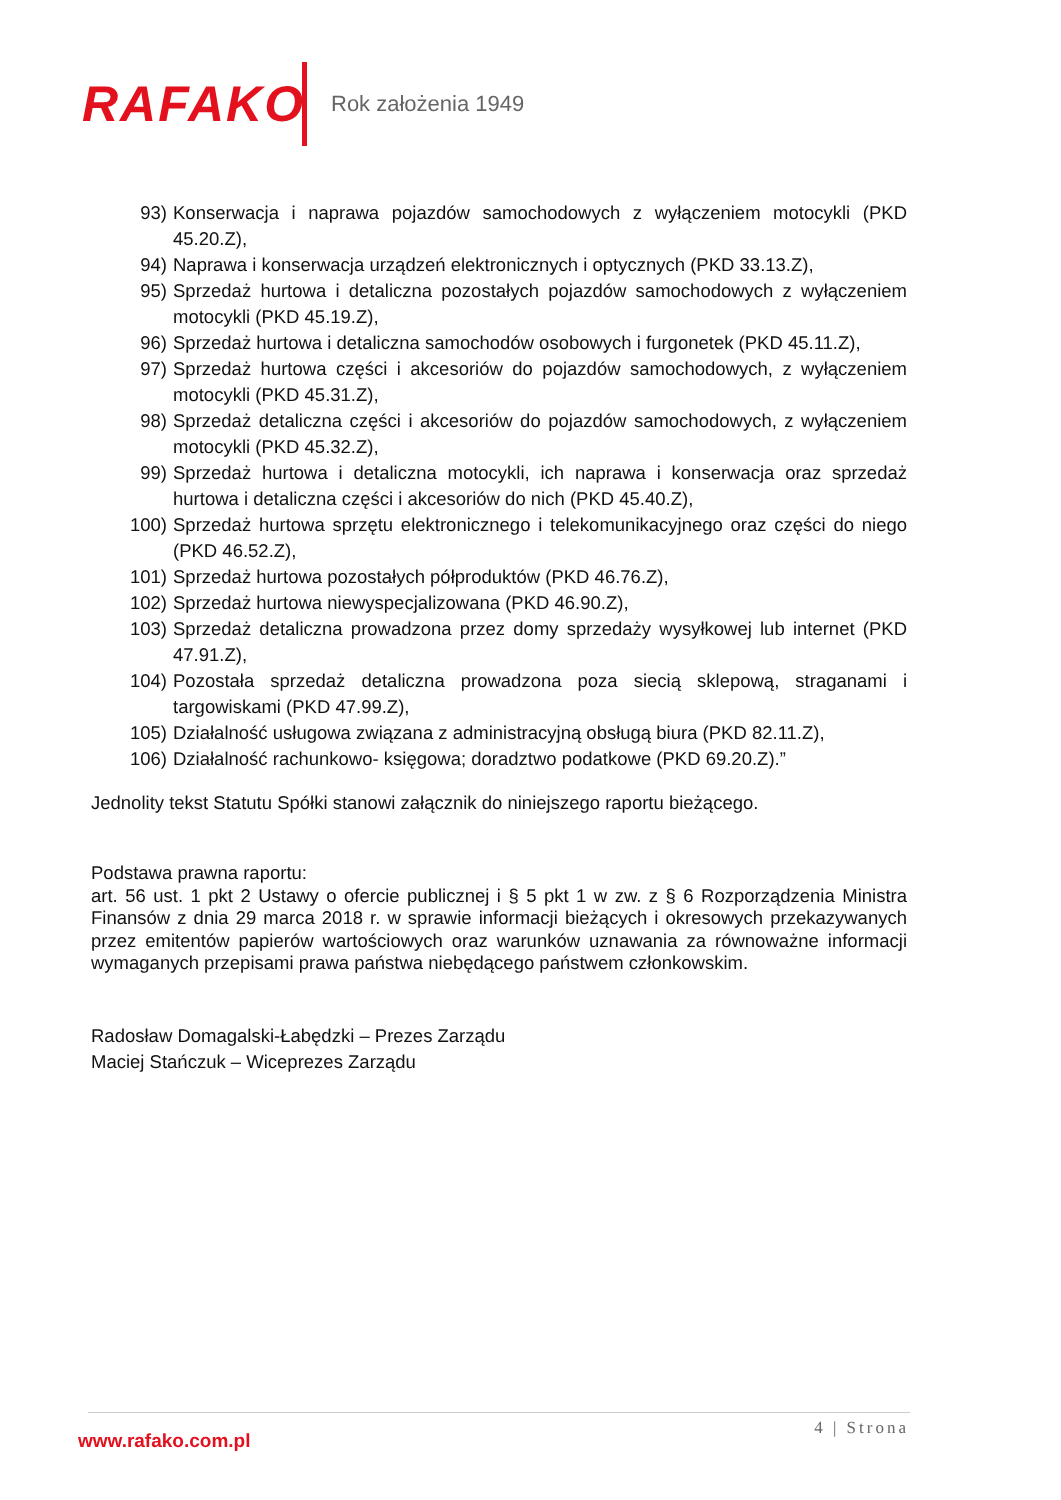RAFAKO
Rok założenia 1949
93) Konserwacja i naprawa pojazdów samochodowych z wyłączeniem motocykli (PKD 45.20.Z),
94) Naprawa i konserwacja urządzeń elektronicznych i optycznych (PKD 33.13.Z),
95) Sprzedaż hurtowa i detaliczna pozostałych pojazdów samochodowych z wyłączeniem motocykli (PKD 45.19.Z),
96) Sprzedaż hurtowa i detaliczna samochodów osobowych i furgonetek (PKD 45.11.Z),
97) Sprzedaż hurtowa części i akcesoriów do pojazdów samochodowych, z wyłączeniem motocykli (PKD 45.31.Z),
98) Sprzedaż detaliczna części i akcesoriów do pojazdów samochodowych, z wyłączeniem motocykli (PKD 45.32.Z),
99) Sprzedaż hurtowa i detaliczna motocykli, ich naprawa i konserwacja oraz sprzedaż hurtowa i detaliczna części i akcesoriów do nich (PKD 45.40.Z),
100) Sprzedaż hurtowa sprzętu elektronicznego i telekomunikacyjnego oraz części do niego (PKD 46.52.Z),
101) Sprzedaż hurtowa pozostałych półproduktów (PKD 46.76.Z),
102) Sprzedaż hurtowa niewyspecjalizowana (PKD 46.90.Z),
103) Sprzedaż detaliczna prowadzona przez domy sprzedaży wysyłkowej lub internet (PKD 47.91.Z),
104) Pozostała sprzedaż detaliczna prowadzona poza siecią sklepową, straganami i targowiskami (PKD 47.99.Z),
105) Działalność usługowa związana z administracyjną obsługą biura (PKD 82.11.Z),
106) Działalność rachunkowo- księgowa; doradztwo podatkowe (PKD 69.20.Z).”
Jednolity tekst Statutu Spółki stanowi załącznik do niniejszego raportu bieżącego.
Podstawa prawna raportu:
art. 56 ust. 1 pkt 2 Ustawy o ofercie publicznej i § 5 pkt 1 w zw. z § 6 Rozporządzenia Ministra Finansów z dnia 29 marca 2018 r. w sprawie informacji bieżących i okresowych przekazywanych przez emitentów papierów wartościowych oraz warunków uznawania za równoważne informacji wymaganych przepisami prawa państwa niebędącego państwem członkowskim.
Radosław Domagalski-Łabędzki – Prezes Zarządu
Maciej Stańczuk – Wiceprezes Zarządu
4 | Strona
www.rafako.com.pl